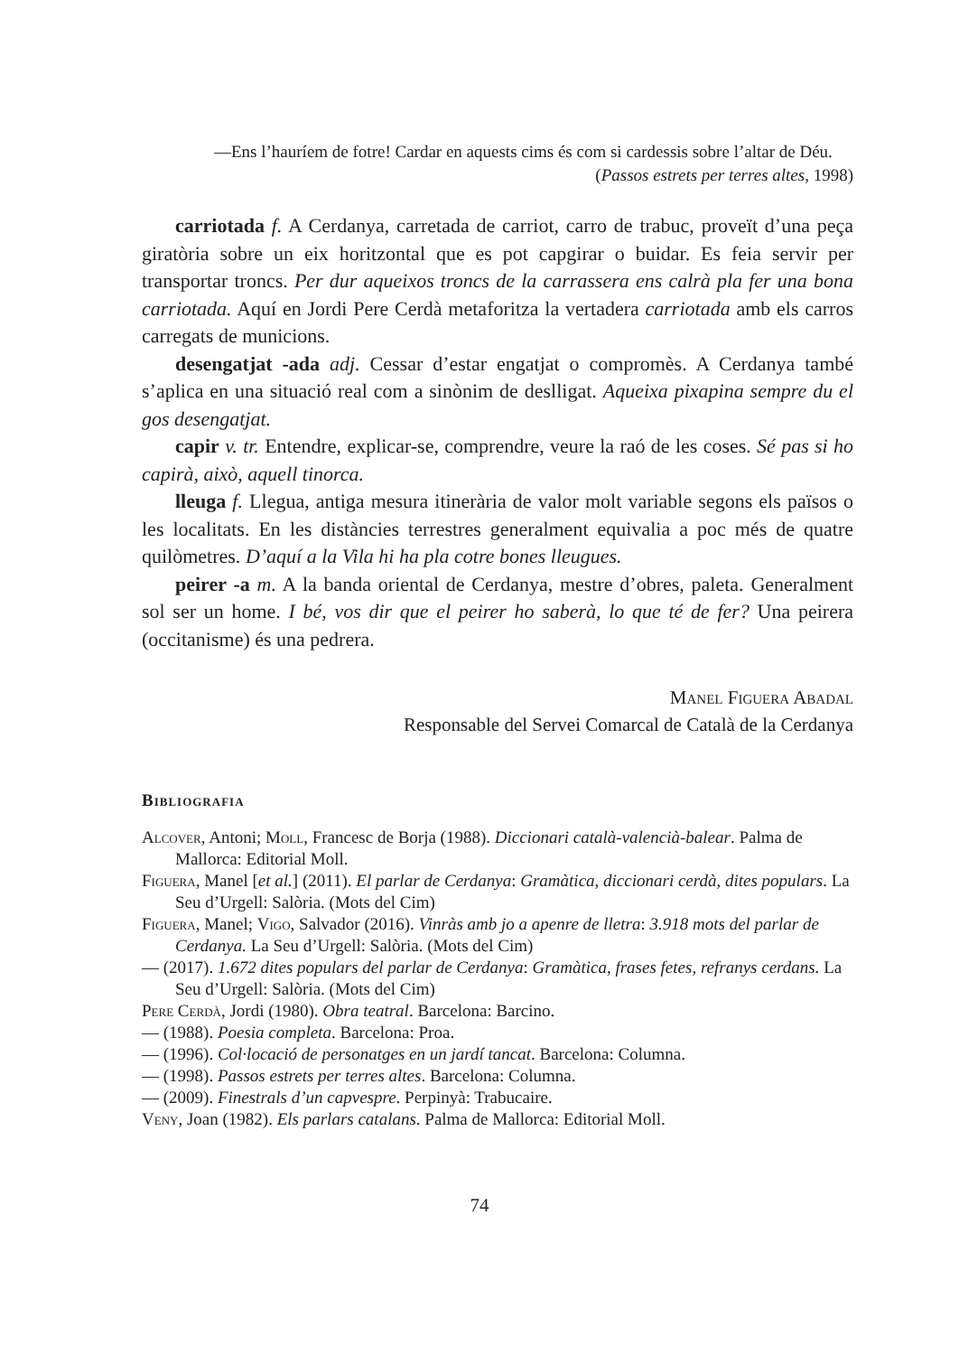—Ens l’hauríem de fotre! Cardar en aquests cims és com si cardessis sobre l’altar de Déu.
(Passos estrets per terres altes, 1998)
carriotada f. A Cerdanya, carretada de carriot, carro de trabuc, proveït d’una peça giratòria sobre un eix horitzontal que es pot capgirar o buidar. Es feia servir per transportar troncs. Per dur aqueixos troncs de la carrassera ens calrà pla fer una bona carriotada. Aquí en Jordi Pere Cerdà metaforitza la vertadera carriotada amb els carros carregats de municions.
desengatjat -ada adj. Cessar d’estar engatjat o compromès. A Cerdanya també s’aplica en una situació real com a sinònim de deslligat. Aqueixa pixapina sempre du el gos desengatjat.
capir v. tr. Entendre, explicar-se, comprendre, veure la raó de les coses. Sé pas si ho capirà, això, aquell tinorca.
lleuga f. Llegua, antiga mesura itinerària de valor molt variable segons els països o les localitats. En les distàncies terrestres generalment equivalia a poc més de quatre quilòmetres. D’aquí a la Vila hi ha pla cotre bones lleugues.
peirer -a m. A la banda oriental de Cerdanya, mestre d’obres, paleta. Generalment sol ser un home. I bé, vos dir que el peirer ho saberà, lo que té de fer? Una peirera (occitanisme) és una pedrera.
Manel Figuera Abadal
Responsable del Servei Comarcal de Català de la Cerdanya
Bibliografia
Alcover, Antoni; Moll, Francesc de Borja (1988). Diccionari català-valencià-balear. Palma de Mallorca: Editorial Moll.
Figuera, Manel [et al.] (2011). El parlar de Cerdanya: Gramàtica, diccionari cerdà, dites populars. La Seu d’Urgell: Salòria. (Mots del Cim)
Figuera, Manel; Vigo, Salvador (2016). Vinràs amb jo a apenre de lletra: 3.918 mots del parlar de Cerdanya. La Seu d’Urgell: Salòria. (Mots del Cim)
— (2017). 1.672 dites populars del parlar de Cerdanya: Gramàtica, frases fetes, refranys cerdans. La Seu d’Urgell: Salòria. (Mots del Cim)
Pere Cerdà, Jordi (1980). Obra teatral. Barcelona: Barcino.
— (1988). Poesia completa. Barcelona: Proa.
— (1996). Col·locació de personatges en un jardí tancat. Barcelona: Columna.
— (1998). Passos estrets per terres altes. Barcelona: Columna.
— (2009). Finestrals d’un capvespre. Perpinyà: Trabucaire.
Veny, Joan (1982). Els parlars catalans. Palma de Mallorca: Editorial Moll.
74